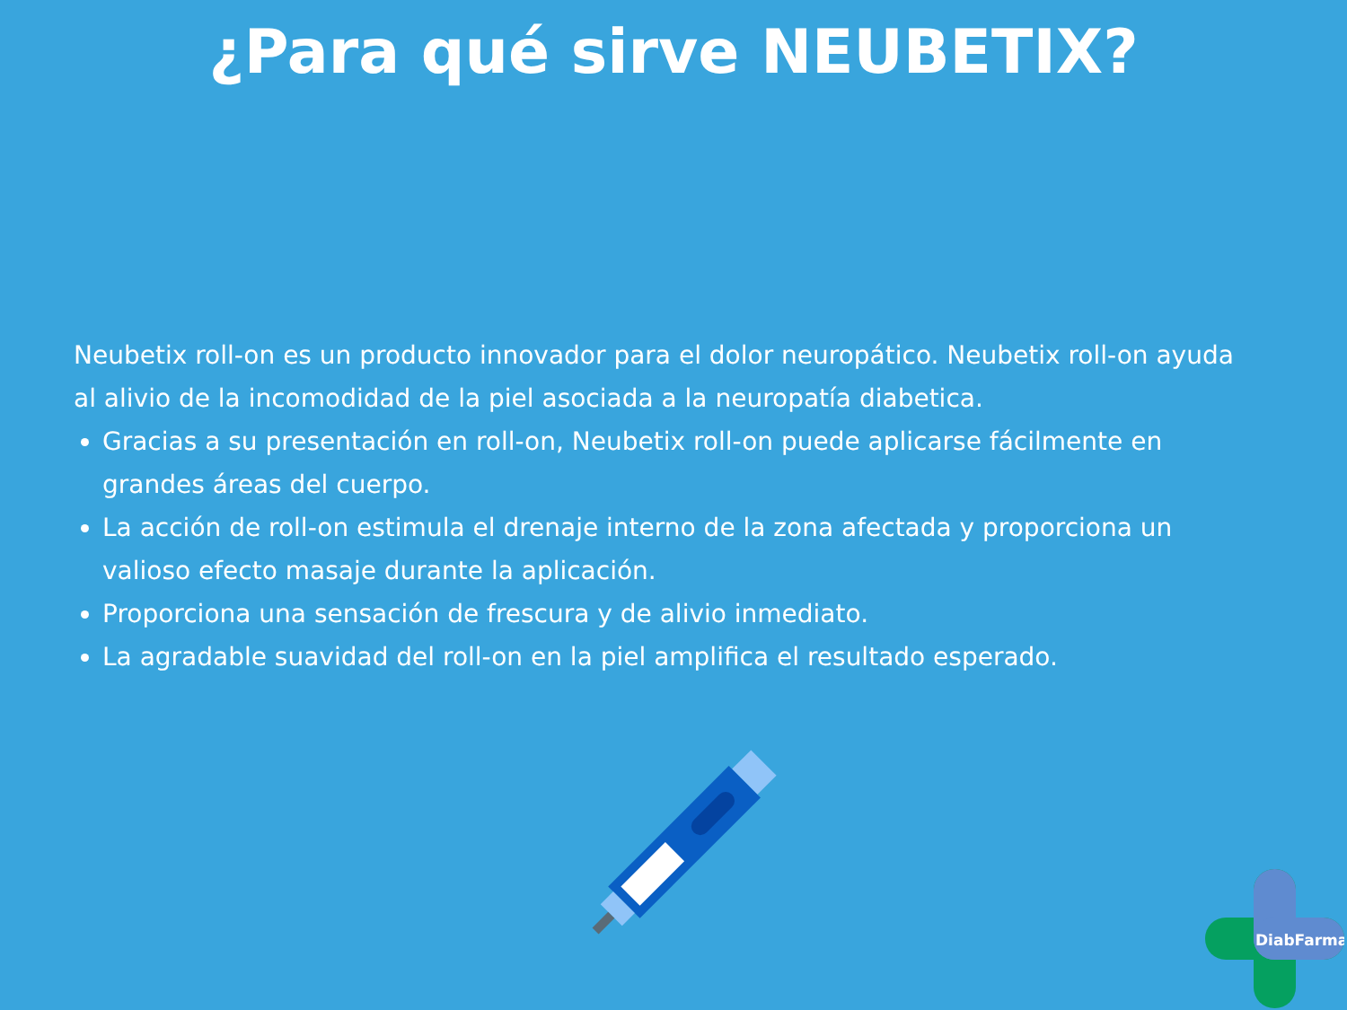¿Para qué sirve NEUBETIX?
Neubetix roll-on es un producto innovador para el dolor neuropático. Neubetix roll-on ayuda al alivio de la incomodidad de la piel asociada a la neuropatía diabetica.
Gracias a su presentación en roll-on, Neubetix roll-on puede aplicarse fácilmente en grandes áreas del cuerpo.
La acción de roll-on estimula el drenaje interno de la zona afectada y proporciona un valioso efecto masaje durante la aplicación.
Proporciona una sensación de frescura y de alivio inmediato.
La agradable suavidad del roll-on en la piel amplifica el resultado esperado.
DiabFarma